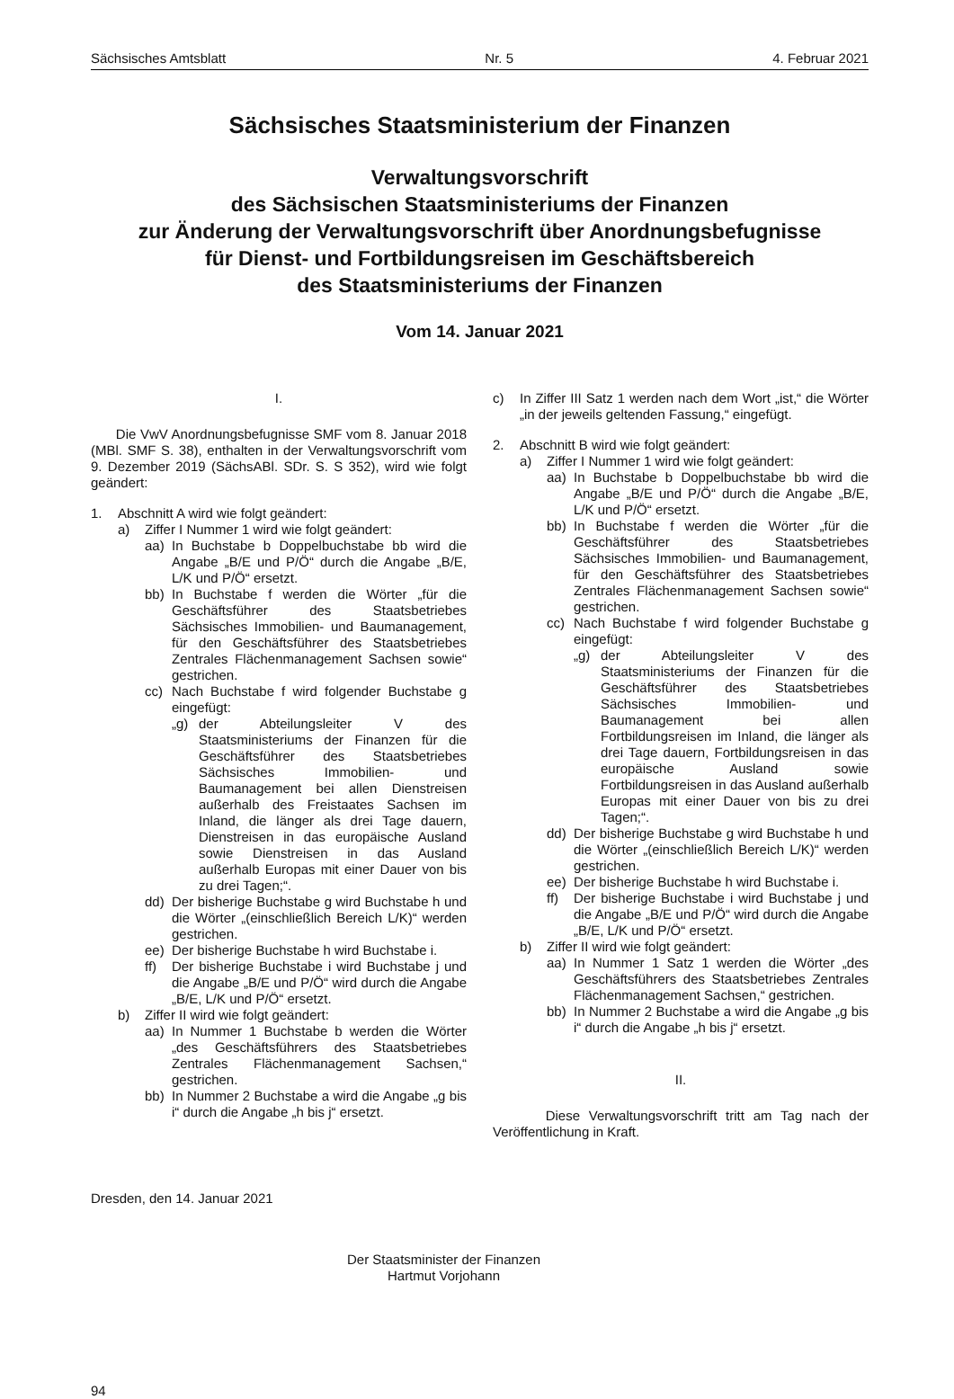Sächsisches Amtsblatt Nr. 5 4. Februar 2021
Sächsisches Staatsministerium der Finanzen
Verwaltungsvorschrift
des Sächsischen Staatsministeriums der Finanzen
zur Änderung der Verwaltungsvorschrift über Anordnungsbefugnisse
für Dienst- und Fortbildungsreisen im Geschäftsbereich
des Staatsministeriums der Finanzen
Vom 14. Januar 2021
I.
Die VwV Anordnungsbefugnisse SMF vom 8. Januar 2018 (MBl. SMF S. 38), enthalten in der Verwaltungsvorschrift vom 9. Dezember 2019 (SächsABl. SDr. S. S 352), wird wie folgt geändert:
1. Abschnitt A wird wie folgt geändert:
a) Ziffer I Nummer 1 wird wie folgt geändert:
aa) In Buchstabe b Doppelbuchstabe bb wird die Angabe „B/E und P/Ö“ durch die Angabe „B/E, L/K und P/Ö“ ersetzt.
bb) In Buchstabe f werden die Wörter „für die Geschäftsführer des Staatsbetriebes Sächsisches Immobilien- und Baumanagement, für den Geschäftsführer des Staatsbetriebes Zentrales Flächenmanagement Sachsen sowie“ gestrichen.
cc) Nach Buchstabe f wird folgender Buchstabe g eingefügt:
„g) der Abteilungsleiter V des Staatsministeriums der Finanzen für die Geschäftsführer des Staatsbetriebes Sächsisches Immobilien- und Baumanagement bei allen Dienstreisen außerhalb des Freistaates Sachsen im Inland, die länger als drei Tage dauern, Dienstreisen in das europäische Ausland sowie Dienstreisen in das Ausland außerhalb Europas mit einer Dauer von bis zu drei Tagen;“.
dd) Der bisherige Buchstabe g wird Buchstabe h und die Wörter „(einschließlich Bereich L/K)“ werden gestrichen.
ee) Der bisherige Buchstabe h wird Buchstabe i.
ff) Der bisherige Buchstabe i wird Buchstabe j und die Angabe „B/E und P/Ö“ wird durch die Angabe „B/E, L/K und P/Ö“ ersetzt.
b) Ziffer II wird wie folgt geändert:
aa) In Nummer 1 Buchstabe b werden die Wörter „des Geschäftsführers des Staatsbetriebes Zentrales Flächenmanagement Sachsen,“ gestrichen.
bb) In Nummer 2 Buchstabe a wird die Angabe „g bis i“ durch die Angabe „h bis j“ ersetzt.
c) In Ziffer III Satz 1 werden nach dem Wort „ist,“ die Wörter „in der jeweils geltenden Fassung,“ eingefügt.
2. Abschnitt B wird wie folgt geändert:
a) Ziffer I Nummer 1 wird wie folgt geändert:
aa) In Buchstabe b Doppelbuchstabe bb wird die Angabe „B/E und P/Ö“ durch die Angabe „B/E, L/K und P/Ö“ ersetzt.
bb) In Buchstabe f werden die Wörter „für die Geschäftsführer des Staatsbetriebes Sächsisches Immobilien- und Baumanagement, für den Geschäftsführer des Staatsbetriebes Zentrales Flächenmanagement Sachsen sowie“ gestrichen.
cc) Nach Buchstabe f wird folgender Buchstabe g eingefügt:
„g) der Abteilungsleiter V des Staatsministeriums der Finanzen für die Geschäftsführer des Staatsbetriebes Sächsisches Immobilien- und Baumanagement bei allen Fortbildungsreisen im Inland, die länger als drei Tage dauern, Fortbildungsreisen in das europäische Ausland sowie Fortbildungsreisen in das Ausland außerhalb Europas mit einer Dauer von bis zu drei Tagen;“.
dd) Der bisherige Buchstabe g wird Buchstabe h und die Wörter „(einschließlich Bereich L/K)“ werden gestrichen.
ee) Der bisherige Buchstabe h wird Buchstabe i.
ff) Der bisherige Buchstabe i wird Buchstabe j und die Angabe „B/E und P/Ö“ wird durch die Angabe „B/E, L/K und P/Ö“ ersetzt.
b) Ziffer II wird wie folgt geändert:
aa) In Nummer 1 Satz 1 werden die Wörter „des Geschäftsführers des Staatsbetriebes Zentrales Flächenmanagement Sachsen,“ gestrichen.
bb) In Nummer 2 Buchstabe a wird die Angabe „g bis i“ durch die Angabe „h bis j“ ersetzt.
II.
Diese Verwaltungsvorschrift tritt am Tag nach der Veröffentlichung in Kraft.
Dresden, den 14. Januar 2021
Der Staatsminister der Finanzen
Hartmut Vorjohann
94